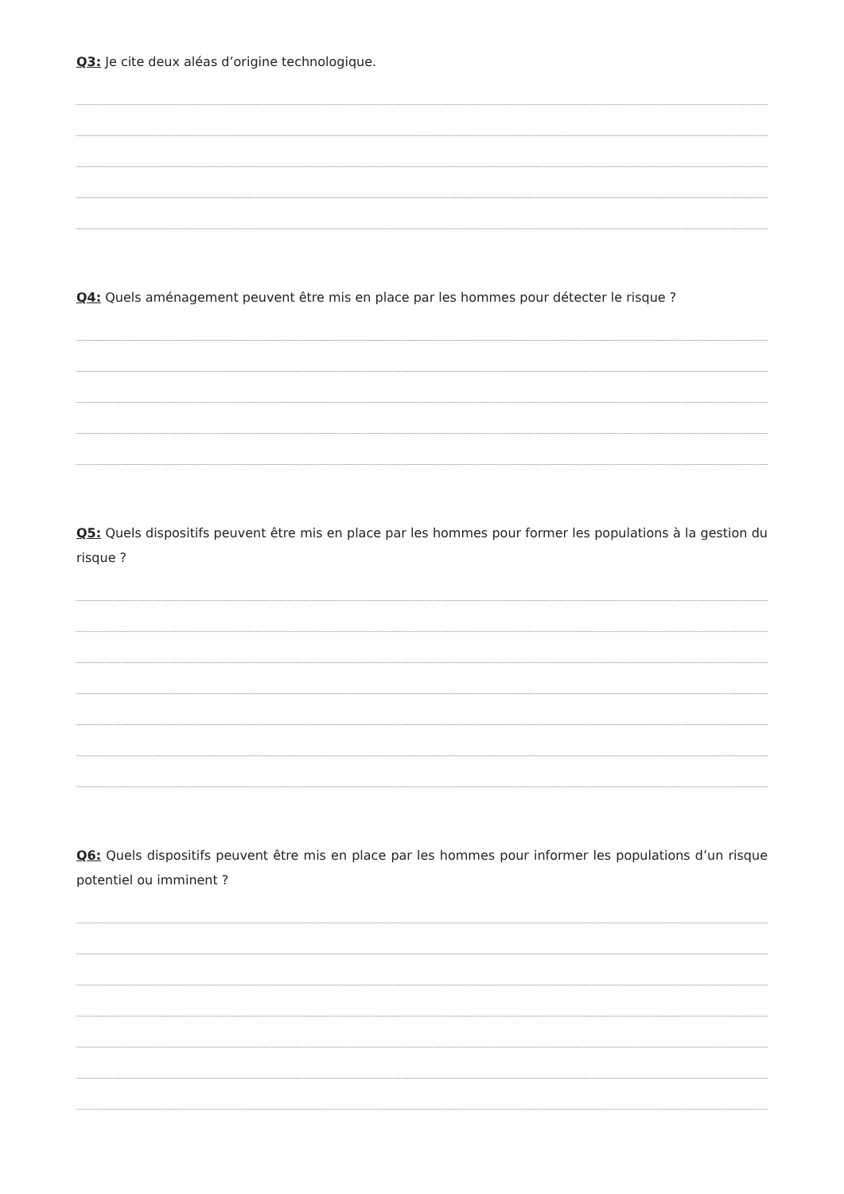Q3: Je cite deux aléas d’origine technologique.
Q4: Quels aménagement peuvent être mis en place par les hommes pour détecter le risque ?
Q5: Quels dispositifs peuvent être mis en place par les hommes pour former les populations à la gestion du risque ?
Q6: Quels dispositifs peuvent être mis en place par les hommes pour informer les populations d’un risque potentiel ou imminent ?